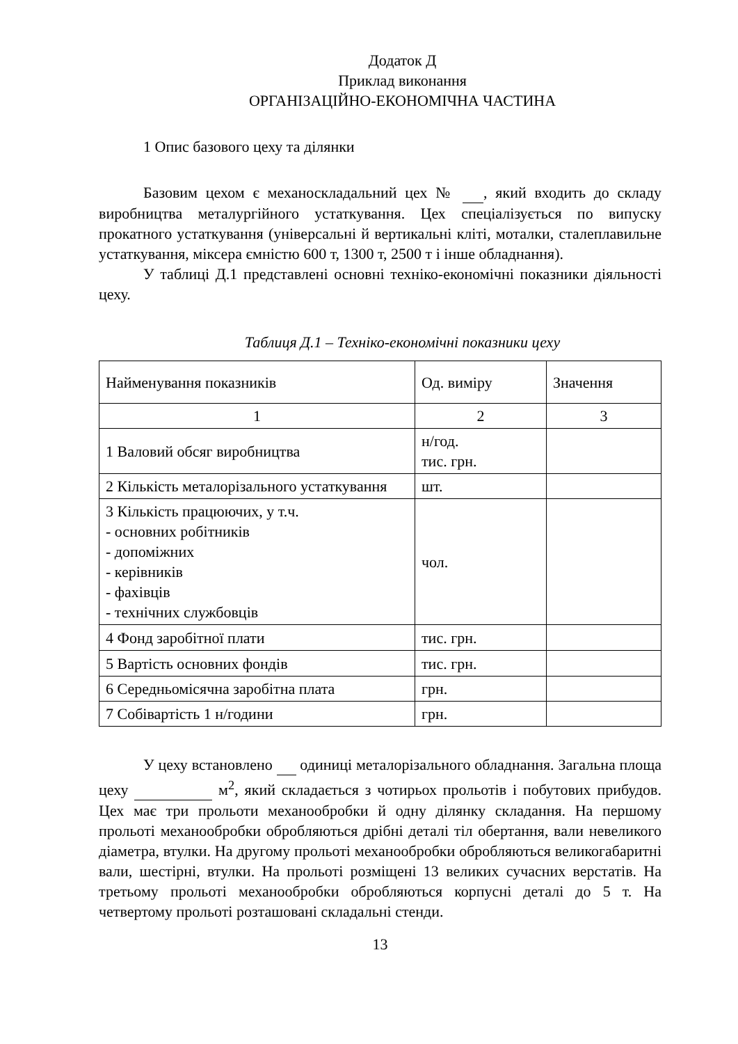Додаток Д
Приклад виконання
ОРГАНІЗАЦІЙНО-ЕКОНОМІЧНА ЧАСТИНА
1 Опис базового цеху та ділянки
Базовим цехом є механоскладальний цех № , який входить до складу виробництва металургійного устаткування. Цех спеціалізується по випуску прокатного устаткування (універсальні й вертикальні кліті, моталки, сталеплавильне устаткування, міксера ємністю 600 т, 1300 т, 2500 т і інше обладнання).
У таблиці Д.1 представлені основні техніко-економічні показники діяльності цеху.
Таблиця Д.1 – Техніко-економічні показники цеху
| Найменування показників | Од. виміру | Значення |
| --- | --- | --- |
| 1 | 2 | 3 |
| 1 Валовий обсяг виробництва | н/год. тис. грн. | |
| 2 Кількість металорізального устаткування | шт. | |
| 3 Кількість працюючих, у т.ч. - основних робітників - допоміжних - керівників - фахівців - технічних службовців | чол. | |
| 4 Фонд заробітної плати | тис. грн. | |
| 5 Вартість основних фондів | тис. грн. | |
| 6 Середньомісячна заробітна плата | грн. | |
| 7 Собівартість 1 н/години | грн. | |
У цеху встановлено одиниці металорізального обладнання. Загальна площа цеху м<sup>2</sup>, який складається з чотирьох прольотів і побутових прибудов. Цех має три прольоти механообробки й одну ділянку складання. На першому прольоті механообробки обробляються дрібні деталі тіл обертання, вали невеликого діаметра, втулки. На другому прольоті механообробки обробляються великогабаритні вали, шестірні, втулки. На прольоті розміщені 13 великих сучасних верстатів. На третьому прольоті механообробки обробляються корпусні деталі до 5 т. На четвертому прольоті розташовані складальні стенди.
13